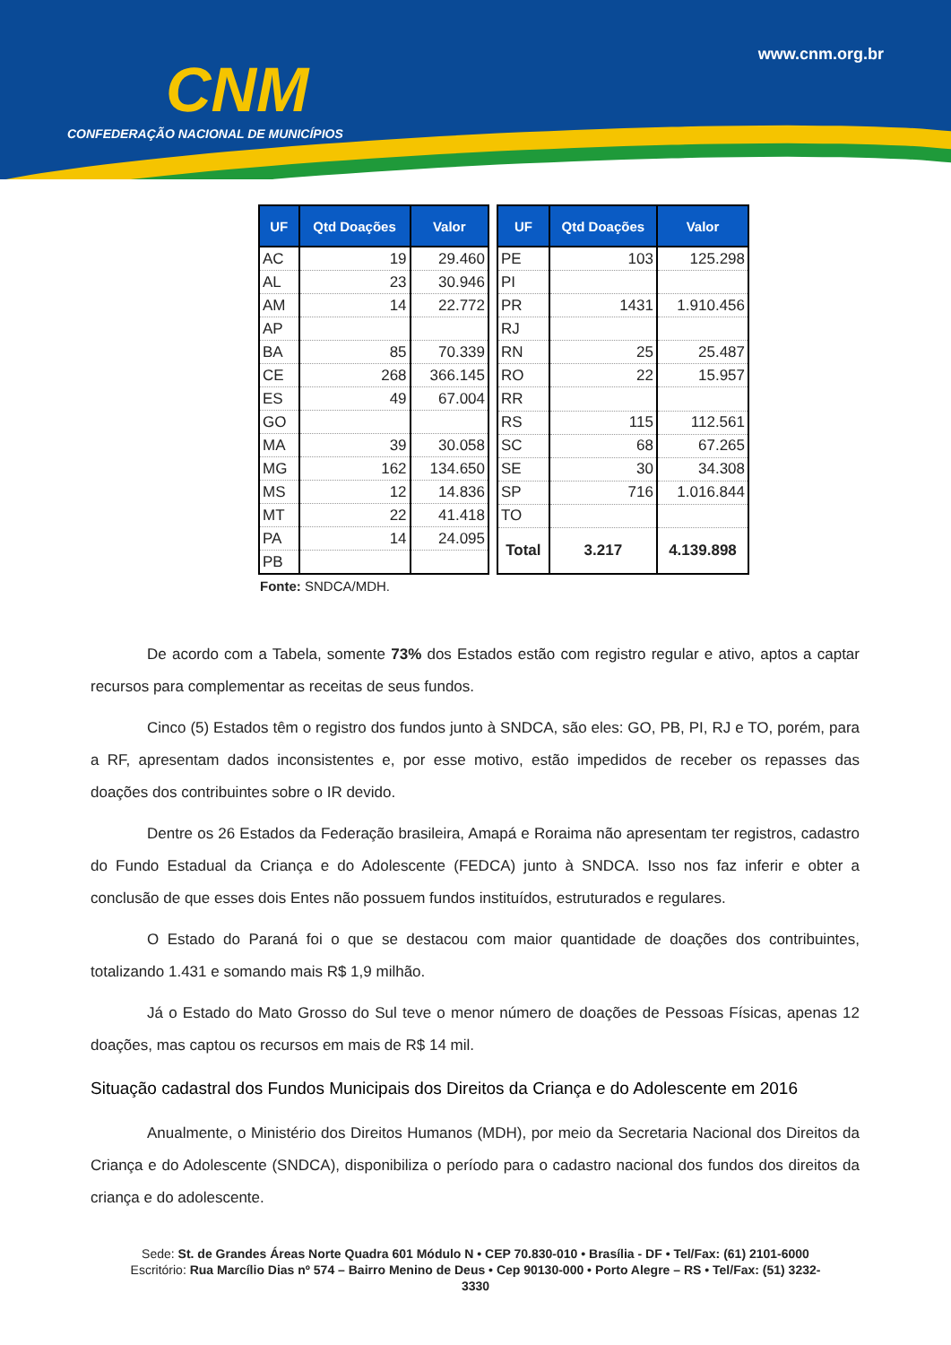CNM
CONFEDERAÇÃO NACIONAL DE MUNICÍPIOS
www.cnm.org.br
| UF | Qtd Doações | Valor |
| --- | --- | --- |
| AC | 19 | 29.460 |
| AL | 23 | 30.946 |
| AM | 14 | 22.772 |
| AP | | |
| BA | 85 | 70.339 |
| CE | 268 | 366.145 |
| ES | 49 | 67.004 |
| GO | | |
| MA | 39 | 30.058 |
| MG | 162 | 134.650 |
| MS | 12 | 14.836 |
| MT | 22 | 41.418 |
| PA | 14 | 24.095 |
| PB | | |
| UF | Qtd Doações | Valor |
| --- | --- | --- |
| PE | 103 | 125.298 |
| PI | | |
| PR | 1431 | 1.910.456 |
| RJ | | |
| RN | 25 | 25.487 |
| RO | 22 | 15.957 |
| RR | | |
| RS | 115 | 112.561 |
| SC | 68 | 67.265 |
| SE | 30 | 34.308 |
| SP | 716 | 1.016.844 |
| TO | | |
| Total | 3.217 | 4.139.898 |
Fonte: SNDCA/MDH.
De acordo com a Tabela, somente 73% dos Estados estão com registro regular e ativo, aptos a captar recursos para complementar as receitas de seus fundos.
Cinco (5) Estados têm o registro dos fundos junto à SNDCA, são eles: GO, PB, PI, RJ e TO, porém, para a RF, apresentam dados inconsistentes e, por esse motivo, estão impedidos de receber os repasses das doações dos contribuintes sobre o IR devido.
Dentre os 26 Estados da Federação brasileira, Amapá e Roraima não apresentam ter registros, cadastro do Fundo Estadual da Criança e do Adolescente (FEDCA) junto à SNDCA. Isso nos faz inferir e obter a conclusão de que esses dois Entes não possuem fundos instituídos, estruturados e regulares.
O Estado do Paraná foi o que se destacou com maior quantidade de doações dos contribuintes, totalizando 1.431 e somando mais R$ 1,9 milhão.
Já o Estado do Mato Grosso do Sul teve o menor número de doações de Pessoas Físicas, apenas 12 doações, mas captou os recursos em mais de R$ 14 mil.
Situação cadastral dos Fundos Municipais dos Direitos da Criança e do Adolescente em 2016
Anualmente, o Ministério dos Direitos Humanos (MDH), por meio da Secretaria Nacional dos Direitos da Criança e do Adolescente (SNDCA), disponibiliza o período para o cadastro nacional dos fundos dos direitos da criança e do adolescente.
Sede: St. de Grandes Áreas Norte Quadra 601 Módulo N • CEP 70.830-010 • Brasília - DF • Tel/Fax: (61) 2101-6000
Escritório: Rua Marcílio Dias nº 574 – Bairro Menino de Deus • Cep 90130-000 • Porto Alegre – RS • Tel/Fax: (51) 3232-
3330